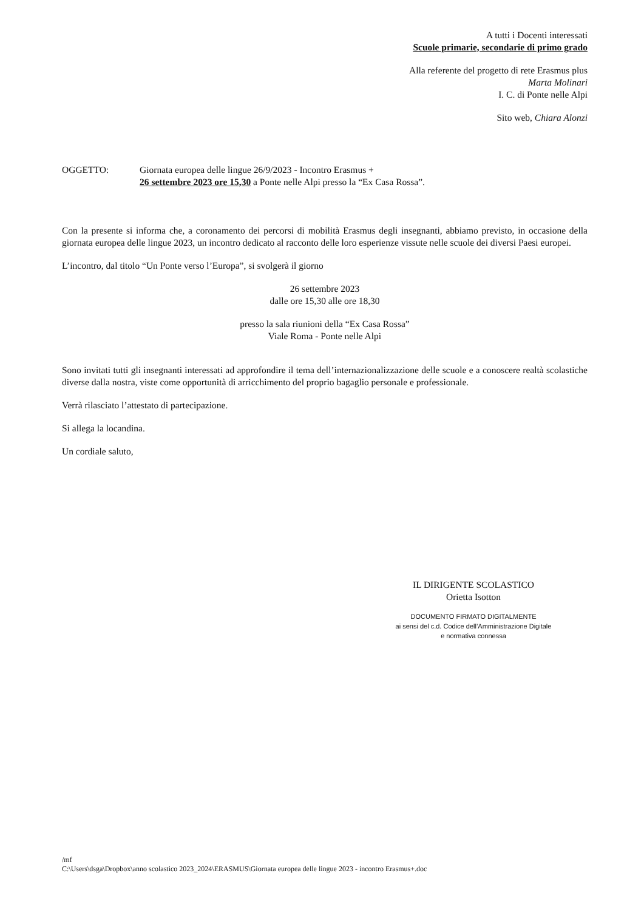A tutti i Docenti interessati
Scuole primarie, secondarie di primo grado
Alla referente del progetto di rete Erasmus plus
Marta Molinari
I. C. di Ponte nelle Alpi
Sito web, Chiara Alonzi
OGGETTO: Giornata europea delle lingue 26/9/2023 - Incontro Erasmus +
26 settembre 2023 ore 15,30 a Ponte nelle Alpi presso la “Ex Casa Rossa”.
Con la presente si informa che, a coronamento dei percorsi di mobilità Erasmus degli insegnanti, abbiamo previsto, in occasione della giornata europea delle lingue 2023, un incontro dedicato al racconto delle loro esperienze vissute nelle scuole dei diversi Paesi europei.
L’incontro, dal titolo “Un Ponte verso l’Europa”, si svolgerà il giorno
26 settembre 2023
dalle ore 15,30 alle ore 18,30
presso la sala riunioni della “Ex Casa Rossa”
Viale Roma - Ponte nelle Alpi
Sono invitati tutti gli insegnanti interessati ad approfondire il tema dell’internazionalizzazione delle scuole e a conoscere realtà scolastiche diverse dalla nostra, viste come opportunità di arricchimento del proprio bagaglio personale e professionale.
Verrà rilasciato l’attestato di partecipazione.
Si allega la locandina.
Un cordiale saluto,
IL DIRIGENTE SCOLASTICO
Orietta Isotton
DOCUMENTO FIRMATO DIGITALMENTE
ai sensi del c.d. Codice dell’Amministrazione Digitale
e normativa connessa
/mf
C:\Users\dsga\Dropbox\anno scolastico 2023_2024\ERASMUS\Giornata europea delle lingue 2023 - incontro Erasmus+.doc